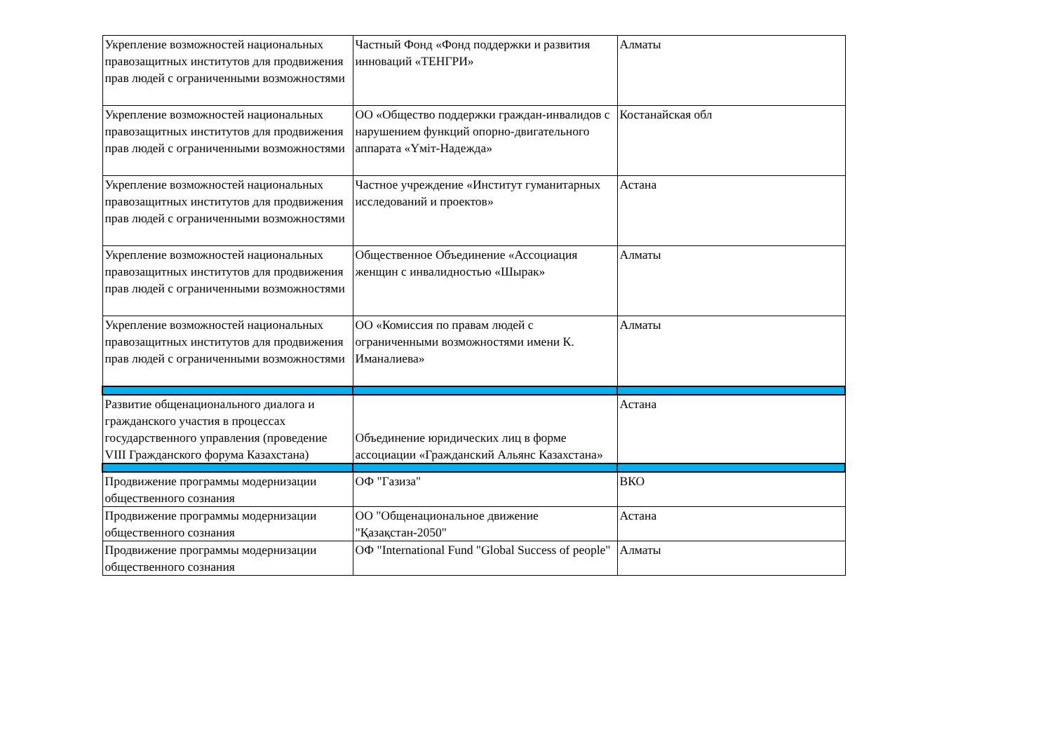| Укрепление возможностей национальных правозащитных институтов для продвижения прав людей с ограниченными возможностями | Частный Фонд «Фонд поддержки и развития инноваций «ТЕНГРИ» | Алматы |
| Укрепление возможностей национальных правозащитных институтов для продвижения прав людей с ограниченными возможностями | ОО «Общество поддержки граждан-инвалидов с нарушением функций опорно-двигательного аппарата «Үміт-Надежда» | Костанайская обл |
| Укрепление возможностей национальных правозащитных институтов для продвижения прав людей с ограниченными возможностями | Частное учреждение «Институт гуманитарных исследований и проектов» | Астана |
| Укрепление возможностей национальных правозащитных институтов для продвижения прав людей с ограниченными возможностями | Общественное Объединение «Ассоциация женщин с инвалидностью «Шырак» | Алматы |
| Укрепление возможностей национальных правозащитных институтов для продвижения прав людей с ограниченными возможностями | ОО «Комиссия по правам людей с ограниченными возможностями имени К. Иманалиева» | Алматы |
| Развитие общенационального диалога и гражданского участия в процессах государственного управления (проведение VIII Гражданского форума Казахстана) | Объединение юридических лиц в форме ассоциации «Гражданский Альянс Казахстана» | Астана |
| Продвижение программы модернизации общественного сознания | ОФ "Газиза" | ВКО |
| Продвижение программы модернизации общественного сознания | ОО "Общенациональное движение "Қазақстан-2050" | Астана |
| Продвижение программы модернизации общественного сознания | ОФ "International Fund "Global Success of people" | Алматы |